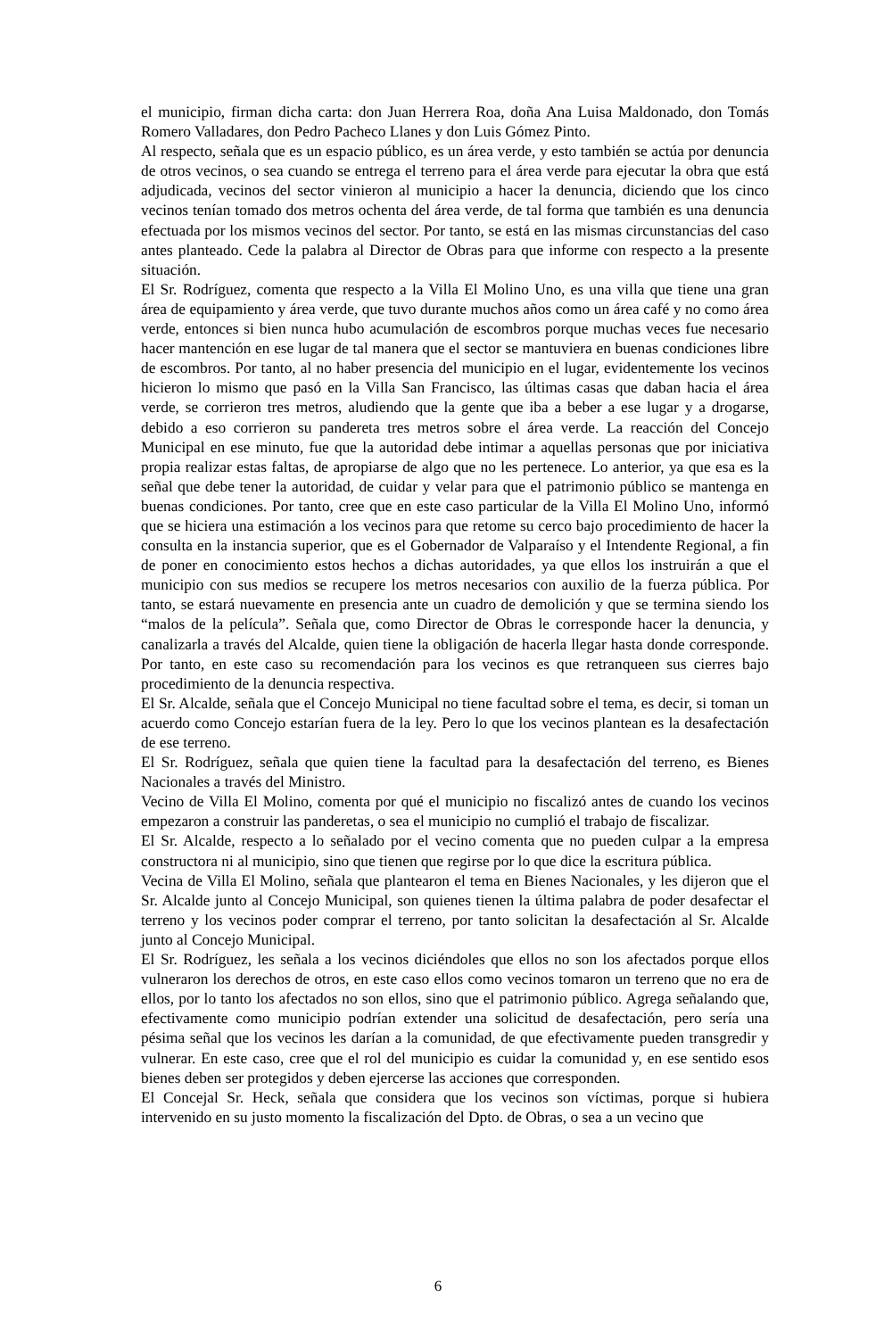el municipio, firman dicha carta: don Juan Herrera Roa, doña Ana Luisa Maldonado, don Tomás Romero Valladares, don Pedro Pacheco Llanes y don Luis Gómez Pinto.
Al respecto, señala que es un espacio público, es un área verde, y esto también se actúa por denuncia de otros vecinos, o sea cuando se entrega el terreno para el área verde para ejecutar la obra que está adjudicada, vecinos del sector vinieron al municipio a hacer la denuncia, diciendo que los cinco vecinos tenían tomado dos metros ochenta del área verde, de tal forma que también es una denuncia efectuada por los mismos vecinos del sector. Por tanto, se está en las mismas circunstancias del caso antes planteado. Cede la palabra al Director de Obras para que informe con respecto a la presente situación.
El Sr. Rodríguez, comenta que respecto a la Villa El Molino Uno, es una villa que tiene una gran área de equipamiento y área verde, que tuvo durante muchos años como un área café y no como área verde, entonces si bien nunca hubo acumulación de escombros porque muchas veces fue necesario hacer mantención en ese lugar de tal manera que el sector se mantuviera en buenas condiciones libre de escombros. Por tanto, al no haber presencia del municipio en el lugar, evidentemente los vecinos hicieron lo mismo que pasó en la Villa San Francisco, las últimas casas que daban hacia el área verde, se corrieron tres metros, aludiendo que la gente que iba a beber a ese lugar y a drogarse, debido a eso corrieron su pandereta tres metros sobre el área verde. La reacción del Concejo Municipal en ese minuto, fue que la autoridad debe intimar a aquellas personas que por iniciativa propia realizar estas faltas, de apropiarse de algo que no les pertenece. Lo anterior, ya que esa es la señal que debe tener la autoridad, de cuidar y velar para que el patrimonio público se mantenga en buenas condiciones. Por tanto, cree que en este caso particular de la Villa El Molino Uno, informó que se hiciera una estimación a los vecinos para que retome su cerco bajo procedimiento de hacer la consulta en la instancia superior, que es el Gobernador de Valparaíso y el Intendente Regional, a fin de poner en conocimiento estos hechos a dichas autoridades, ya que ellos los instruirán a que el municipio con sus medios se recupere los metros necesarios con auxilio de la fuerza pública. Por tanto, se estará nuevamente en presencia ante un cuadro de demolición y que se termina siendo los “malos de la película”. Señala que, como Director de Obras le corresponde hacer la denuncia, y canalizarla a través del Alcalde, quien tiene la obligación de hacerla llegar hasta donde corresponde. Por tanto, en este caso su recomendación para los vecinos es que retranqueen sus cierres bajo procedimiento de la denuncia respectiva.
El Sr. Alcalde, señala que el Concejo Municipal no tiene facultad sobre el tema, es decir, si toman un acuerdo como Concejo estarían fuera de la ley. Pero lo que los vecinos plantean es la desafectación de ese terreno.
El Sr. Rodríguez, señala que quien tiene la facultad para la desafectación del terreno, es Bienes Nacionales a través del Ministro.
Vecino de Villa El Molino, comenta por qué el municipio no fiscalizó antes de cuando los vecinos empezaron a construir las panderetas, o sea el municipio no cumplió el trabajo de fiscalizar.
El Sr. Alcalde, respecto a lo señalado por el vecino comenta que no pueden culpar a la empresa constructora ni al municipio, sino que tienen que regirse por lo que dice la escritura pública.
Vecina de Villa El Molino, señala que plantearon el tema en Bienes Nacionales, y les dijeron que el Sr. Alcalde junto al Concejo Municipal, son quienes tienen la última palabra de poder desafectar el terreno y los vecinos poder comprar el terreno, por tanto solicitan la desafectación al Sr. Alcalde junto al Concejo Municipal.
El Sr. Rodríguez, les señala a los vecinos diciéndoles que ellos no son los afectados porque ellos vulneraron los derechos de otros, en este caso ellos como vecinos tomaron un terreno que no era de ellos, por lo tanto los afectados no son ellos, sino que el patrimonio público. Agrega señalando que, efectivamente como municipio podrían extender una solicitud de desafectación, pero sería una pésima señal que los vecinos les darían a la comunidad, de que efectivamente pueden transgredir y vulnerar. En este caso, cree que el rol del municipio es cuidar la comunidad y, en ese sentido esos bienes deben ser protegidos y deben ejercerse las acciones que corresponden.
El Concejal Sr. Heck, señala que considera que los vecinos son víctimas, porque si hubiera intervenido en su justo momento la fiscalización del Dpto. de Obras, o sea a un vecino que
6